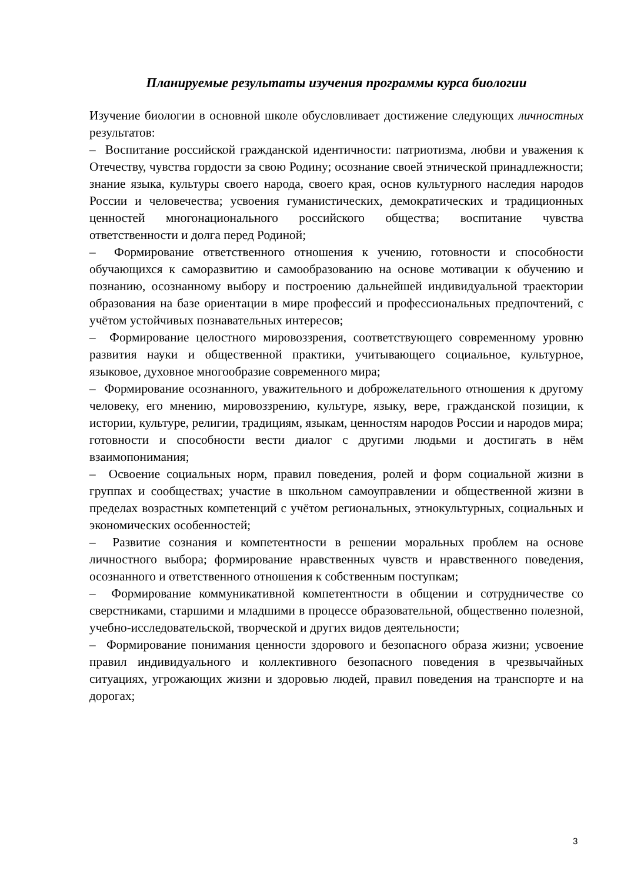Планируемые результаты изучения программы курса биологии
Изучение биологии в основной школе обусловливает достижение следующих личностных результатов:
– Воспитание российской гражданской идентичности: патриотизма, любви и уважения к Отечеству, чувства гордости за свою Родину; осознание своей этнической принадлежности; знание языка, культуры своего народа, своего края, основ культурного наследия народов России и человечества; усвоения гуманистических, демократических и традиционных ценностей многонационального российского общества; воспитание чувства ответственности и долга перед Родиной;
– Формирование ответственного отношения к учению, готовности и способности обучающихся к саморазвитию и самообразованию на основе мотивации к обучению и познанию, осознанному выбору и построению дальнейшей индивидуальной траектории образования на базе ориентации в мире профессий и профессиональных предпочтений, с учётом устойчивых познавательных интересов;
– Формирование целостного мировоззрения, соответствующего современному уровню развития науки и общественной практики, учитывающего социальное, культурное, языковое, духовное многообразие современного мира;
– Формирование осознанного, уважительного и доброжелательного отношения к другому человеку, его мнению, мировоззрению, культуре, языку, вере, гражданской позиции, к истории, культуре, религии, традициям, языкам, ценностям народов России и народов мира; готовности и способности вести диалог с другими людьми и достигать в нём взаимопонимания;
– Освоение социальных норм, правил поведения, ролей и форм социальной жизни в группах и сообществах; участие в школьном самоуправлении и общественной жизни в пределах возрастных компетенций с учётом региональных, этнокультурных, социальных и экономических особенностей;
– Развитие сознания и компетентности в решении моральных проблем на основе личностного выбора; формирование нравственных чувств и нравственного поведения, осознанного и ответственного отношения к собственным поступкам;
– Формирование коммуникативной компетентности в общении и сотрудничестве со сверстниками, старшими и младшими в процессе образовательной, общественно полезной, учебно-исследовательской, творческой и других видов деятельности;
– Формирование понимания ценности здорового и безопасного образа жизни; усвоение правил индивидуального и коллективного безопасного поведения в чрезвычайных ситуациях, угрожающих жизни и здоровью людей, правил поведения на транспорте и на дорогах;
3